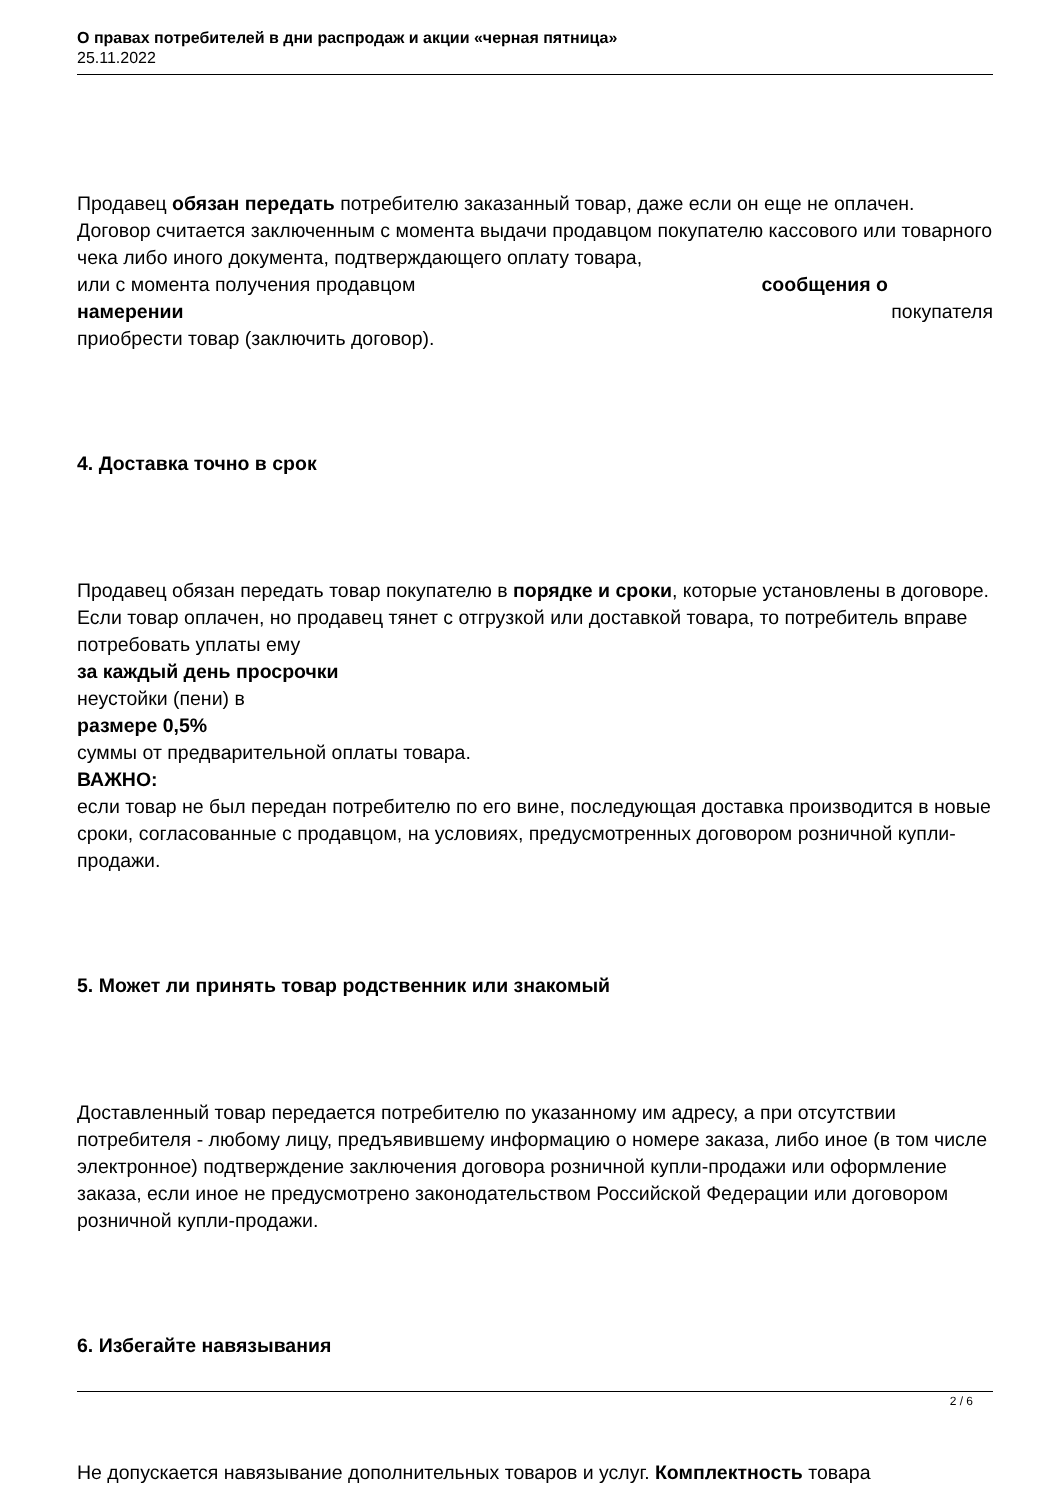О правах потребителей в дни распродаж и акции «черная пятница»
25.11.2022
Продавец обязан передать потребителю заказанный товар, даже если он еще не оплачен. Договор считается заключенным с момента выдачи продавцом покупателю кассового или товарного чека либо иного документа, подтверждающего оплату товара,
или с момента получения продавцом сообщения о
намерении покупателя
приобрести товар (заключить договор).
4. Доставка точно в срок
Продавец обязан передать товар покупателю в порядке и сроки, которые установлены в договоре. Если товар оплачен, но продавец тянет с отгрузкой или доставкой товара, то потребитель вправе потребовать уплаты ему
за каждый день просрочки
неустойки (пени) в
размере 0,5%
суммы от предварительной оплаты товара.
ВАЖНО:
если товар не был передан потребителю по его вине, последующая доставка производится в новые сроки, согласованные с продавцом, на условиях, предусмотренных договором розничной купли-продажи.
5. Может ли принять товар родственник или знакомый
Доставленный товар передается потребителю по указанному им адресу, а при отсутствии потребителя - любому лицу, предъявившему информацию о номере заказа, либо иное (в том числе электронное) подтверждение заключения договора розничной купли-продажи или оформление заказа, если иное не предусмотрено законодательством Российской Федерации или договором розничной купли-продажи.
6. Избегайте навязывания
Не допускается навязывание дополнительных товаров и услуг. Комплектность товара
2 / 6